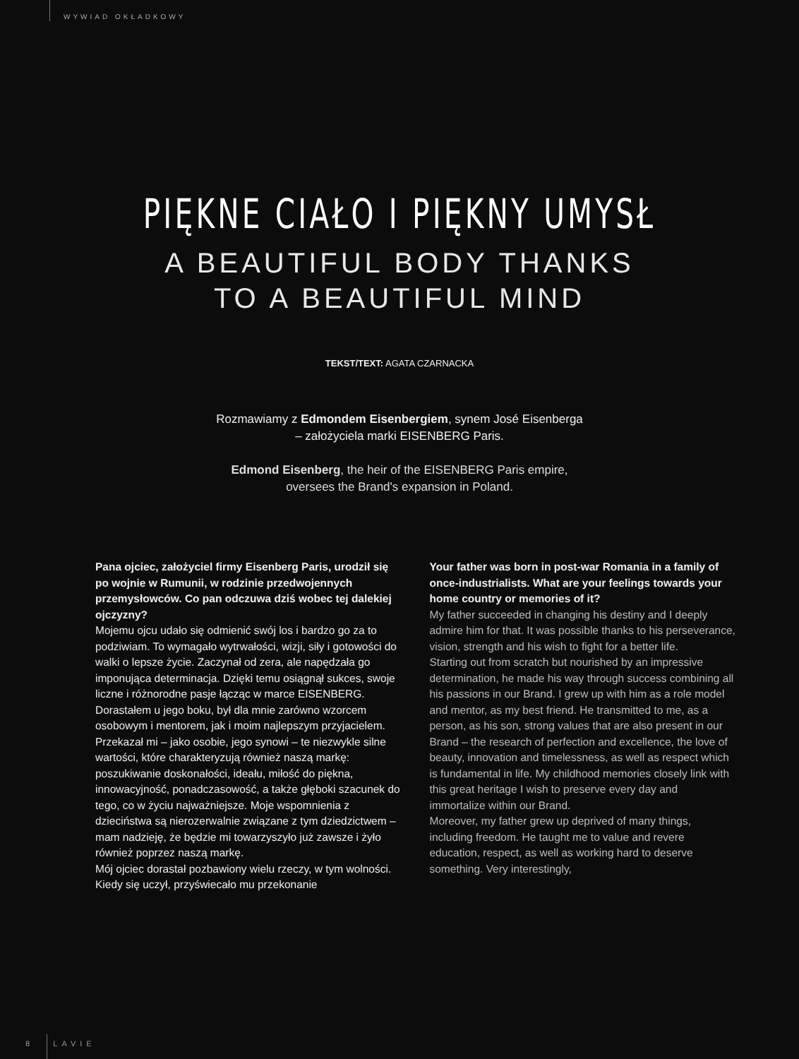WYWIAD OKŁADKOWY
PIĘKNE CIAŁO I PIĘKNY UMYSŁ
A BEAUTIFUL BODY THANKS
TO A BEAUTIFUL MIND
TEKST/TEXT: AGATA CZARNACKA
Rozmawiamy z Edmondem Eisenbergiem, synem José Eisenberga
– założyciela marki EISENBERG Paris.
Edmond Eisenberg, the heir of the EISENBERG Paris empire,
oversees the Brand's expansion in Poland.
Pana ojciec, założyciel firmy Eisenberg Paris, urodził się po wojnie w Rumunii, w rodzinie przedwojennych przemysłowców. Co pan odczuwa dziś wobec tej dalekiej ojczyzny?
Mojemu ojcu udało się odmienić swój los i bardzo go za to podziwiam. To wymagało wytrwałości, wizji, siły i gotowości do walki o lepsze życie. Zaczynał od zera, ale napędzała go imponująca determinacja. Dzięki temu osiągnął sukces, swoje liczne i różnorodne pasje łącząc w marce EISENBERG. Dorastałem u jego boku, był dla mnie zarówno wzorcem osobowym i mentorem, jak i moim najlepszym przyjacielem. Przekazał mi – jako osobie, jego synowi – te niezwykle silne wartości, które charakteryzują również naszą markę: poszukiwanie doskonałości, ideału, miłość do piękna, innowacyjność, ponadczasowość, a także głęboki szacunek do tego, co w życiu najważniejsze. Moje wspomnienia z dzieciństwa są nierozerwalnie związane z tym dziedzictwem – mam nadzieję, że będzie mi towarzyszyło już zawsze i żyło również poprzez naszą markę.
Mój ojciec dorastał pozbawiony wielu rzeczy, w tym wolności. Kiedy się uczył, przyświecało mu przekonanie
Your father was born in post-war Romania in a family of once-industrialists. What are your feelings towards your home country or memories of it?
My father succeeded in changing his destiny and I deeply admire him for that. It was possible thanks to his perseverance, vision, strength and his wish to fight for a better life.
Starting out from scratch but nourished by an impressive determination, he made his way through success combining all his passions in our Brand. I grew up with him as a role model and mentor, as my best friend. He transmitted to me, as a person, as his son, strong values that are also present in our Brand – the research of perfection and excellence, the love of beauty, innovation and timelessness, as well as respect which is fundamental in life. My childhood memories closely link with this great heritage I wish to preserve every day and immortalize within our Brand.
Moreover, my father grew up deprived of many things, including freedom. He taught me to value and revere education, respect, as well as working hard to deserve something. Very interestingly,
8 LAVIE